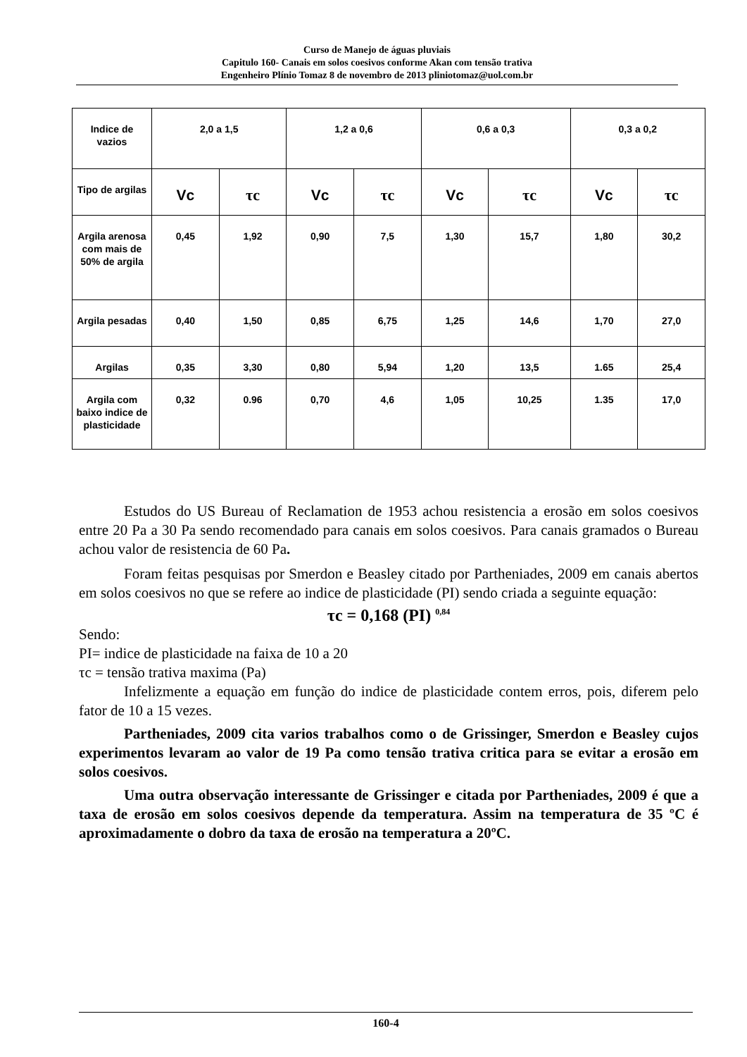Curso de Manejo de águas pluviais
Capitulo 160- Canais em solos coesivos conforme Akan com tensão trativa
Engenheiro Plínio Tomaz 8 de novembro de 2013 pliniotomaz@uol.com.br
| Indice de vazios | 2,0 a 1,5 | | 1,2 a 0,6 | | 0,6 a 0,3 | | 0,3 a 0,2 | |
| --- | --- | --- | --- | --- | --- | --- | --- | --- |
| Tipo de argilas | Vc | τc | Vc | τc | Vc | τc | Vc | τc |
| Argila arenosa com mais de 50% de argila | 0,45 | 1,92 | 0,90 | 7,5 | 1,30 | 15,7 | 1,80 | 30,2 |
| Argila pesadas | 0,40 | 1,50 | 0,85 | 6,75 | 1,25 | 14,6 | 1,70 | 27,0 |
| Argilas | 0,35 | 3,30 | 0,80 | 5,94 | 1,20 | 13,5 | 1.65 | 25,4 |
| Argila com baixo indice de plasticidade | 0,32 | 0.96 | 0,70 | 4,6 | 1,05 | 10,25 | 1.35 | 17,0 |
Estudos do US Bureau of Reclamation de 1953 achou resistencia a erosão em solos coesivos entre 20 Pa a 30 Pa sendo recomendado para canais em solos coesivos. Para canais gramados o Bureau achou valor de resistencia de 60 Pa.
Foram feitas pesquisas por Smerdon e Beasley citado por Partheniades, 2009 em canais abertos em solos coesivos no que se refere ao indice de plasticidade (PI) sendo criada a seguinte equação:
τc = 0,168 (PI) <sup>0,84</sup>
Sendo:
PI= indice de plasticidade na faixa de 10 a 20
τc = tensão trativa maxima (Pa)
Infelizmente a equação em função do indice de plasticidade contem erros, pois, diferem pelo fator de 10 a 15 vezes.
Partheniades, 2009 cita varios trabalhos como o de Grissinger, Smerdon e Beasley cujos experimentos levaram ao valor de 19 Pa como tensão trativa critica para se evitar a erosão em solos coesivos.
Uma outra observação interessante de Grissinger e citada por Partheniades, 2009 é que a taxa de erosão em solos coesivos depende da temperatura. Assim na temperatura de 35 ºC é aproximadamente o dobro da taxa de erosão na temperatura a 20ºC.
160-4